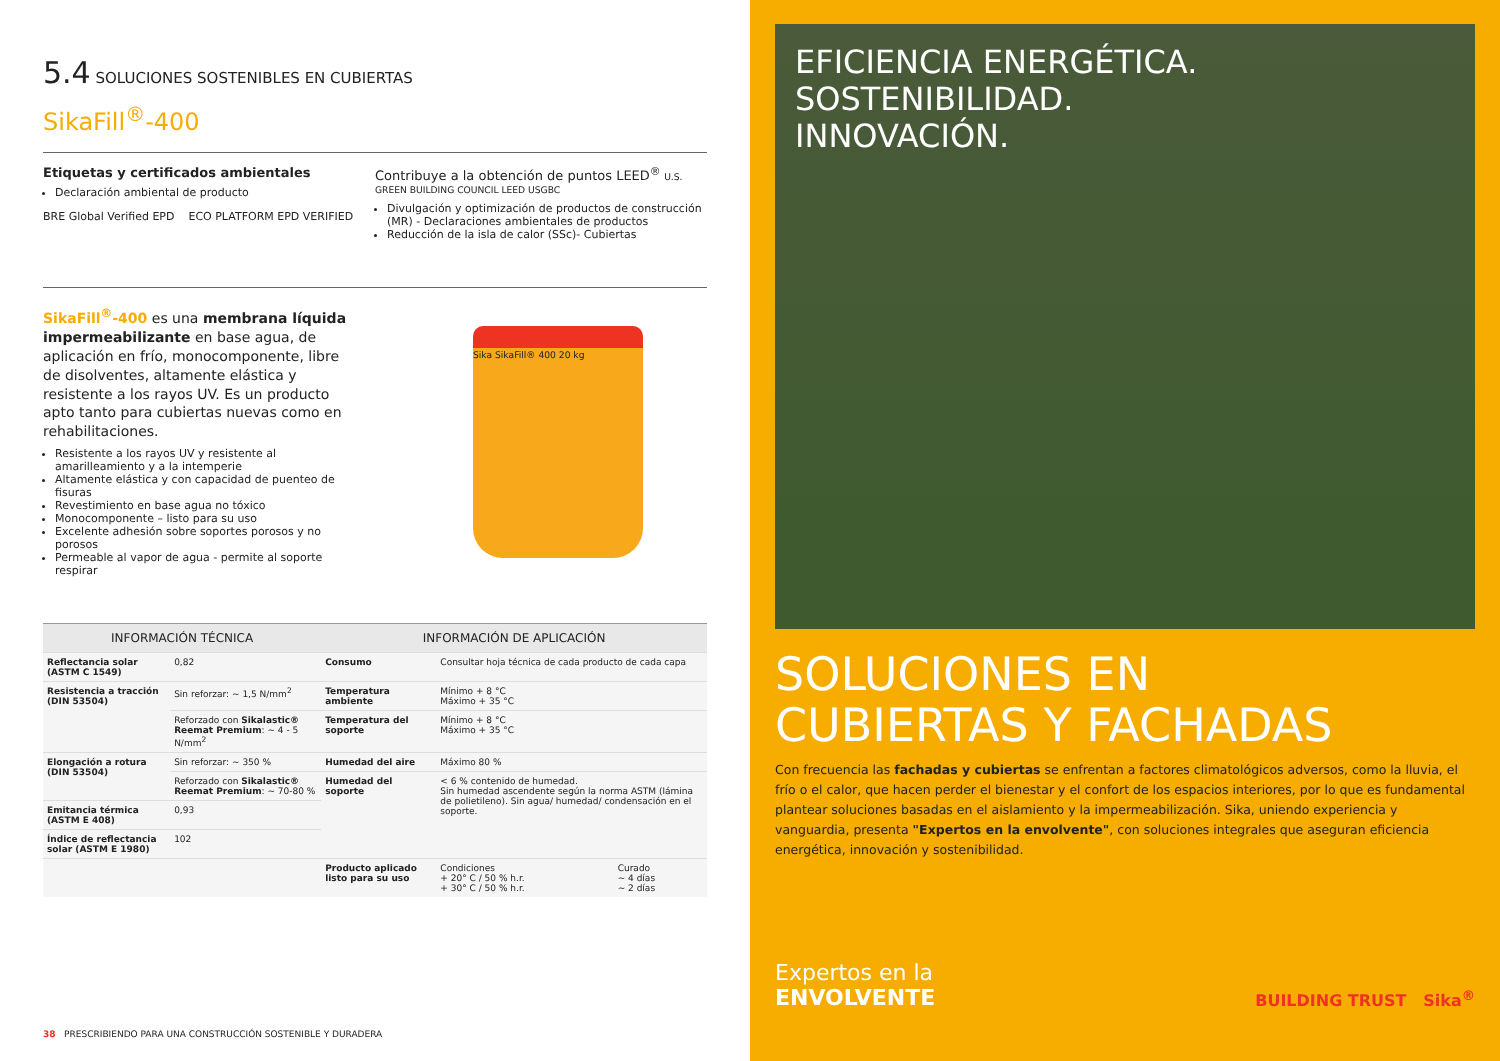5.4 SOLUCIONES SOSTENIBLES EN CUBIERTAS
SikaFill<sup>®</sup>-400
Etiquetas y certificados ambientales
Declaración ambiental de producto
BRE Global Verified EPD ECO PLATFORM EPD VERIFIED
Contribuye a la obtención de puntos LEED<sup>®</sup> U.S. GREEN BUILDING COUNCIL LEED USGBC
Divulgación y optimización de productos de construcción (MR) - Declaraciones ambientales de productos
Reducción de la isla de calor (SSc)- Cubiertas
SikaFill<sup>®</sup>-400 es una membrana líquida impermeabilizante en base agua, de aplicación en frío, monocomponente, libre de disolventes, altamente elástica y resistente a los rayos UV. Es un producto apto tanto para cubiertas nuevas como en rehabilitaciones.
Resistente a los rayos UV y resistente al amarilleamiento y a la intemperie
Altamente elástica y con capacidad de puenteo de fisuras
Revestimiento en base agua no tóxico
Monocomponente – listo para su uso
Excelente adhesión sobre soportes porosos y no porosos
Permeable al vapor de agua - permite al soporte respirar
Sika SikaFill® 400 20 kg
| INFORMACIÓN TÉCNICA | | INFORMACIÓN DE APLICACIÓN | | |
| --- | --- | --- | --- | --- |
| Reflectancia solar (ASTM C 1549) | 0,82 | Consumo | Consultar hoja técnica de cada producto de cada capa | |
| Resistencia a tracción (DIN 53504) | Sin reforzar: ~ 1,5 N/mm<sup>2</sup> | Temperatura ambiente | Mínimo + 8 °C Máximo + 35 °C | |
| | Reforzado con Sikalastic® Reemat Premium : ~ 4 - 5 N/mm<sup>2</sup> | Temperatura del soporte | Mínimo + 8 °C Máximo + 35 °C | |
| Elongación a rotura (DIN 53504) | Sin reforzar: ~ 350 % | Humedad del aire | Máximo 80 % | |
| | Reforzado con Sikalastic® Reemat Premium : ~ 70-80 % | Humedad del soporte | < 6 % contenido de humedad. Sin humedad ascendente según la norma ASTM (lámina de polietileno). Sin agua/ humedad/ condensación en el soporte. | |
| Emitancia térmica (ASTM E 408) | 0,93 | | | |
| Índice de reflectancia solar (ASTM E 1980) | 102 | | | |
| | | Producto aplicado listo para su uso | Condiciones + 20° C / 50 % h.r. + 30° C / 50 % h.r. | Curado ~ 4 días ~ 2 días |
38 PRESCRIBIENDO PARA UNA CONSTRUCCIÓN SOSTENIBLE Y DURADERA
EFICIENCIA ENERGÉTICA.
SOSTENIBILIDAD.
INNOVACIÓN.
SOLUCIONES EN
CUBIERTAS Y FACHADAS
Con frecuencia las fachadas y cubiertas se enfrentan a factores climatológicos adversos, como la lluvia, el frío o el calor, que hacen perder el bienestar y el confort de los espacios interiores, por lo que es fundamental plantear soluciones basadas en el aislamiento y la impermeabilización. Sika, uniendo experiencia y vanguardia, presenta "Expertos en la envolvente", con soluciones integrales que aseguran eficiencia energética, innovación y sostenibilidad.
Expertos en la
ENVOLVENTE
BUILDING TRUST Sika<sup>®</sup>